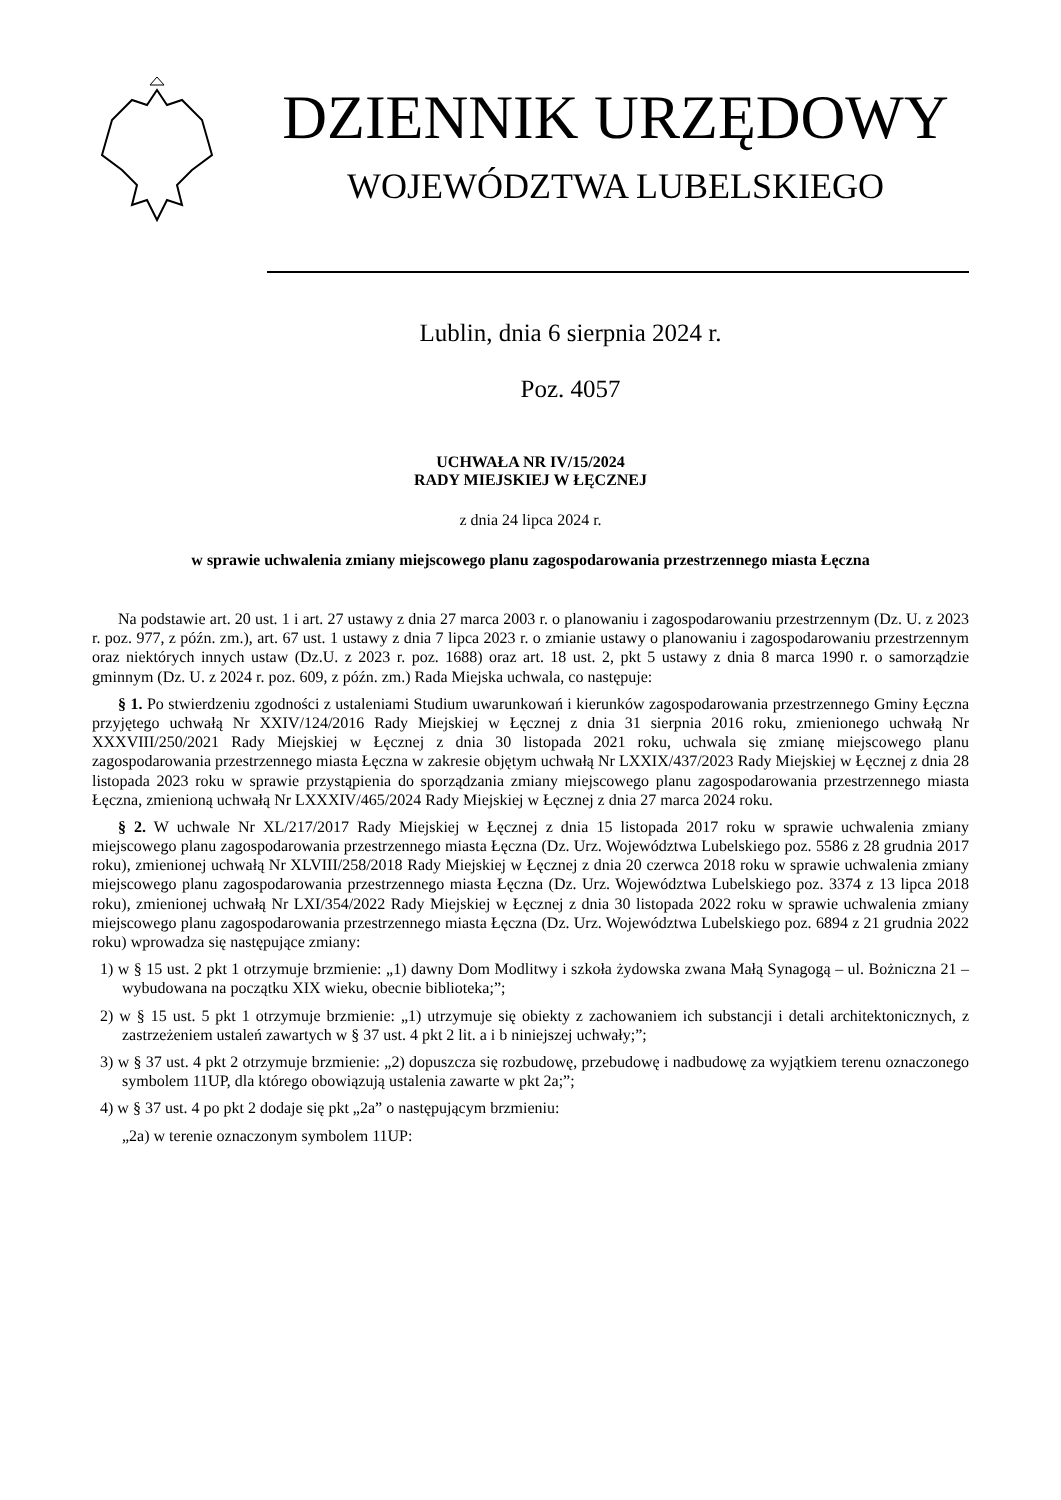DZIENNIK URZĘDOWY
WOJEWÓDZTWA LUBELSKIEGO
Lublin, dnia 6 sierpnia 2024 r.
Poz. 4057
UCHWAŁA NR IV/15/2024
RADY MIEJSKIEJ W ŁĘCZNEJ
z dnia 24 lipca 2024 r.
w sprawie uchwalenia zmiany miejscowego planu zagospodarowania przestrzennego miasta Łęczna
Na podstawie art. 20 ust. 1 i art. 27 ustawy z dnia 27 marca 2003 r. o planowaniu i zagospodarowaniu przestrzennym (Dz. U. z 2023 r. poz. 977, z późn. zm.), art. 67 ust. 1 ustawy z dnia 7 lipca 2023 r. o zmianie ustawy o planowaniu i zagospodarowaniu przestrzennym oraz niektórych innych ustaw (Dz.U. z 2023 r. poz. 1688) oraz art. 18 ust. 2, pkt 5 ustawy z dnia 8 marca 1990 r. o samorządzie gminnym (Dz. U. z 2024 r. poz. 609, z późn. zm.) Rada Miejska uchwala, co następuje:
§ 1. Po stwierdzeniu zgodności z ustaleniami Studium uwarunkowań i kierunków zagospodarowania przestrzennego Gminy Łęczna przyjętego uchwałą Nr XXIV/124/2016 Rady Miejskiej w Łęcznej z dnia 31 sierpnia 2016 roku, zmienionego uchwałą Nr XXXVIII/250/2021 Rady Miejskiej w Łęcznej z dnia 30 listopada 2021 roku, uchwala się zmianę miejscowego planu zagospodarowania przestrzennego miasta Łęczna w zakresie objętym uchwałą Nr LXXIX/437/2023 Rady Miejskiej w Łęcznej z dnia 28 listopada 2023 roku w sprawie przystąpienia do sporządzania zmiany miejscowego planu zagospodarowania przestrzennego miasta Łęczna, zmienioną uchwałą Nr LXXXIV/465/2024 Rady Miejskiej w Łęcznej z dnia 27 marca 2024 roku.
§ 2. W uchwale Nr XL/217/2017 Rady Miejskiej w Łęcznej z dnia 15 listopada 2017 roku w sprawie uchwalenia zmiany miejscowego planu zagospodarowania przestrzennego miasta Łęczna (Dz. Urz. Województwa Lubelskiego poz. 5586 z 28 grudnia 2017 roku), zmienionej uchwałą Nr XLVIII/258/2018 Rady Miejskiej w Łęcznej z dnia 20 czerwca 2018 roku w sprawie uchwalenia zmiany miejscowego planu zagospodarowania przestrzennego miasta Łęczna (Dz. Urz. Województwa Lubelskiego poz. 3374 z 13 lipca 2018 roku), zmienionej uchwałą Nr LXI/354/2022 Rady Miejskiej w Łęcznej z dnia 30 listopada 2022 roku w sprawie uchwalenia zmiany miejscowego planu zagospodarowania przestrzennego miasta Łęczna (Dz. Urz. Województwa Lubelskiego poz. 6894 z 21 grudnia 2022 roku) wprowadza się następujące zmiany:
1) w § 15 ust. 2 pkt 1 otrzymuje brzmienie: „1) dawny Dom Modlitwy i szkoła żydowska zwana Małą Synagogą – ul. Bożniczna 21 – wybudowana na początku XIX wieku, obecnie biblioteka;”;
2) w § 15 ust. 5 pkt 1 otrzymuje brzmienie: „1) utrzymuje się obiekty z zachowaniem ich substancji i detali architektonicznych, z zastrzeżeniem ustaleń zawartych w § 37 ust. 4 pkt 2 lit. a i b niniejszej uchwały;”;
3) w § 37 ust. 4 pkt 2 otrzymuje brzmienie: „2) dopuszcza się rozbudowę, przebudowę i nadbudowę za wyjątkiem terenu oznaczonego symbolem 11UP, dla którego obowiązują ustalenia zawarte w pkt 2a;”;
4) w § 37 ust. 4 po pkt 2 dodaje się pkt „2a” o następującym brzmieniu:
„2a) w terenie oznaczonym symbolem 11UP: